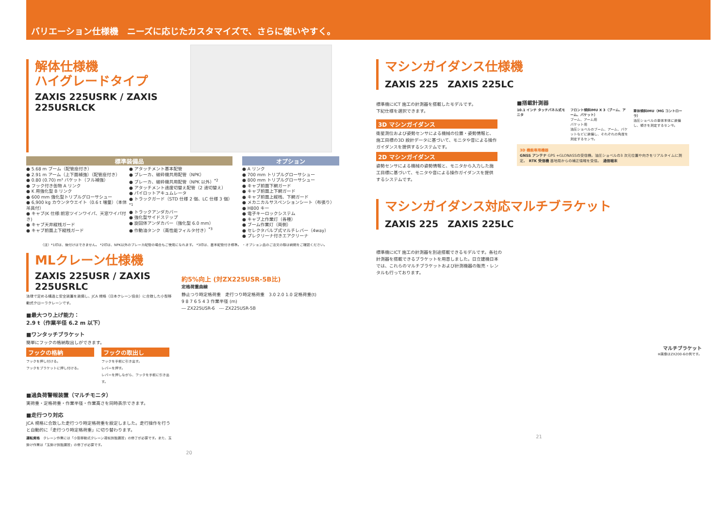バリエーション仕様機　ニーズに応じたカスタマイズで、さらに使いやすく。
解体仕様機
ハイグレードタイプ
ZAXIS 225USRK / ZAXIS 225USRLCK
標準装備品
● 5.68 m ブーム（配管座付き）
● 2.91 m アーム（上下面補強）（配管座付き）
● 0.80 (0.70) m³ バケット（フル補強）
● フック付き缶物 A リンク
● K 用強化型 B リンク
● 600 mm 強化型トリプルグローサシュー
● 6,900 kg カウンタウエイト（0.6 t 増量）（本体吊具付）
● キャブ(K 仕様:前窓ツインワイパ、天窓ワイパ付き)
● キャブ天井縦桟ガード
● キャブ前面上下縦桟ガード
● アタッチメント基本配管
● ブレーカ、破砕機共用配管（NPK）
● ブレーカ、破砕機共用配管（NPK 以外）<sup>*2</sup>
● アタッチメント速度切替え配管（2 速切替え）
● パイロットアキュムレータ
● トラックガード（STD 仕様 2 個、LC 仕様 3 個）<sup>*1</sup>
● トラックアンダカバー
● 強化型サイドステップ
● 旋回体アンダカバー（強化型 6.0 mm）
● 作動油タンク（高性能フィルタ付き）<sup>*3</sup>
オプション
● A リンク
● 700 mm トリプルグローサシュー
● 800 mm トリプルグローサシュー
● キャブ前面下網ガード
● キャブ前面上下網ガード
● キャブ前面上縦桟、下網ガード
● メカニカルサスペンションシート（布張り）
● H800 キー
● 電子キーロックシステム
● キャブ上作業灯（各種）
● ブーム作業灯（両側）
● セレクタバルブ式マルチレバー（4way）
● プレクリーナ付きエアクリーナ
〈注〉*1印は、後付けはできません。 *2印は、NPK以外のブレーカ配管の場合もご使用になれます。 *3印は、基本配管付き標準。 ・オプション品のご注文の際は納期をご確認ください。
MLクレーン仕様機
ZAXIS 225USR / ZAXIS 225USRLC
法律で定める構造と安全装置を装備し、JCA 規格（日本クレーン協会）に合致した小型移動式クローラクレーンです。
■最大つり上げ能力：
2.9 t（作業半径 6.2 m 以下）
■ワンタッチブラケット
簡単にフックの格納取出しができます。
フックの格納
フックを押し付ける。
フックをブラケットに押し付ける。
フックの取出し
フックを手前に引き出す。
レバーを押す。
レバーを押しながら、フックを手前に引き出す。
■過負荷警報装置（マルチモニタ）
実荷重・定格荷重・作業半径・作業高さを同時表示できます。
■走行つり対応
JCA 規格に合致した走行つり時定格荷重を設定しました。走行操作を行うと自動的に「走行つり時定格荷重」に切り替わります。
運転資格　クレーン作業には「小型移動式クレーン運転技能講習」の修了が必要です。また、玉掛け作業は「玉掛け技能講習」の修了が必要です。
約5%向上 (対ZX225USR-5B比)
定格荷重曲線
静止つり時定格荷重　走行つり時定格荷重　3.0 2.0 1.0 定格荷重(t)
9 8 7 6 5 4 3 作業半径 (m)
― ZX225USR-6　--- ZX225USR-5B
20
マシンガイダンス仕様機
ZAXIS 225　ZAXIS 225LC
標準機にICT 施工の計測器を搭載したモデルです。
下記仕様を選択できます。
3D マシンガイダンス
衛星測位および姿勢センサによる機械の位置・姿勢情報と、施工目標の3D 設計データに基づいて、モニタや音による操作ガイダンスを提供するシステムです。
2D マシンガイダンス
姿勢センサによる機械の姿勢情報と、モニタから入力した施工目標に基づいて、モニタや音による操作ガイダンスを提供するシステムです。
■搭載計測器
10.1 インチ タッチパネル式モニタ
フロント傾斜IMU X 3（ブーム、アーム、バケット）
ブーム、アーム用
バケット用
油圧ショベルのブーム、アーム、バケットなどに装備し、それぞれの角度を測定するセンサ。
車体傾斜IMU（MG コントローラ）
油圧ショベルの車体本体に装備し、傾きを測定するセンサ。
3D 機能専用機器
GNSS アンテナ GPS +GLONASSの受信機。油圧ショベルの3 次元位置や向きをリアルタイムに測定。　RTK 受信機 基地局からの補正情報を受信。　通信端末
マシンガイダンス対応マルチブラケット
ZAXIS 225　ZAXIS 225LC
標準機にICT 施工の計測器を別途搭載できるモデルです。各社の計測器を搭載できるブラケットを用意しました。日立建機日本では、これらのマルチブラケットおよび計測機器の販売・レンタルも行っております。
マルチブラケット
※画像はZX200-6の例です。
21